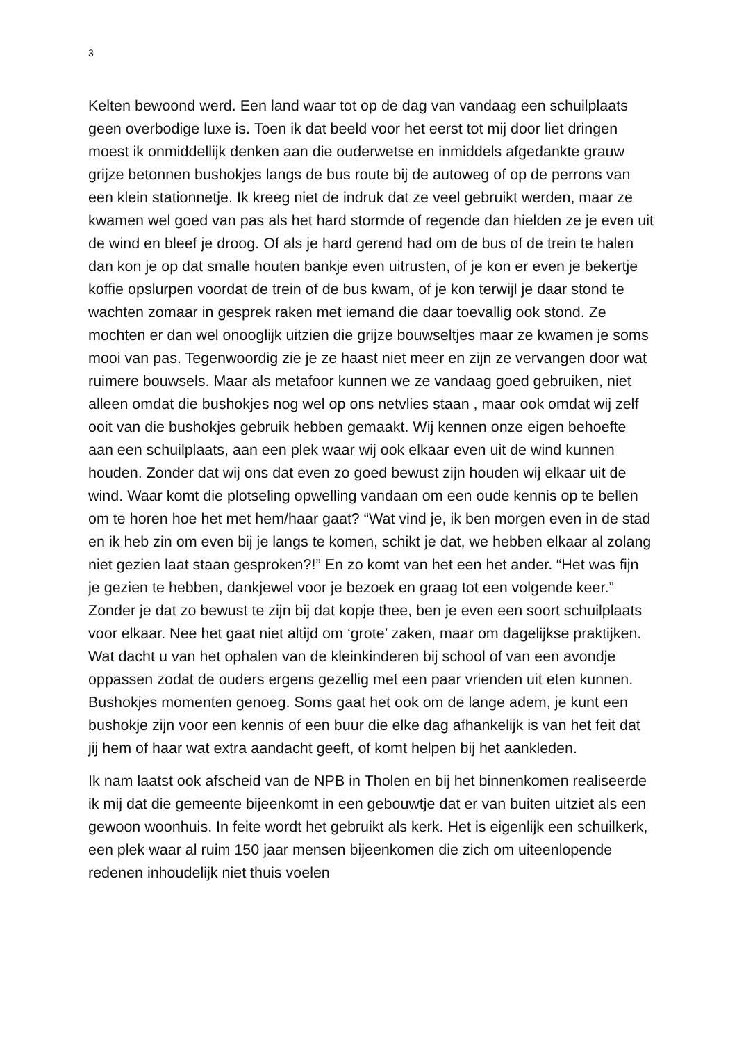3
Kelten bewoond werd. Een land waar tot op de dag van vandaag een schuilplaats geen overbodige luxe is. Toen ik dat beeld voor het eerst tot mij door liet dringen moest ik onmiddellijk denken aan die ouderwetse en inmiddels afgedankte grauw grijze betonnen bushokjes langs de bus route bij de autoweg of op de perrons van een klein stationnetje. Ik kreeg niet de indruk dat ze veel gebruikt werden, maar ze kwamen wel goed van pas als het hard stormde of regende dan hielden ze je even uit de wind en bleef je droog. Of als je hard gerend had om de bus of de trein te halen dan kon je op dat smalle houten bankje even uitrusten, of je kon er even je bekertje koffie opslurpen voordat de trein of de bus kwam, of je kon terwijl je daar stond te wachten zomaar in gesprek raken met iemand die daar toevallig ook stond. Ze mochten er dan wel onooglijk uitzien die grijze bouwseltjes maar ze kwamen je soms mooi van pas. Tegenwoordig zie je ze haast niet meer en zijn ze vervangen door wat ruimere bouwsels. Maar als metafoor kunnen we ze vandaag goed gebruiken, niet alleen omdat die bushokjes nog wel op ons netvlies staan , maar ook omdat wij zelf ooit van die bushokjes gebruik hebben gemaakt. Wij kennen onze eigen behoefte aan een schuilplaats, aan een plek waar wij ook elkaar even uit de wind kunnen houden. Zonder dat wij ons dat even zo goed bewust zijn houden wij elkaar uit de wind. Waar komt die plotseling opwelling vandaan om een oude kennis op te bellen om te horen hoe het met hem/haar gaat? “Wat vind je, ik ben morgen even in de stad en ik heb zin om even bij je langs te komen, schikt je dat, we hebben elkaar al zolang niet gezien laat staan gesproken?!” En zo komt van het een het ander. “Het was fijn je gezien te hebben, dankjewel voor je bezoek en graag tot een volgende keer.” Zonder je dat zo bewust te zijn bij dat kopje thee, ben je even een soort schuilplaats voor elkaar. Nee het gaat niet altijd om ‘grote’ zaken, maar om dagelijkse praktijken. Wat dacht u van het ophalen van de kleinkinderen bij school of van een avondje oppassen zodat de ouders ergens gezellig met een paar vrienden uit eten kunnen. Bushokjes momenten genoeg. Soms gaat het ook om de lange adem, je kunt een bushokje zijn voor een kennis of een buur die elke dag afhankelijk is van het feit dat jij hem of haar wat extra aandacht geeft, of komt helpen bij het aankleden.
Ik nam laatst ook afscheid van de NPB in Tholen en bij het binnenkomen realiseerde ik mij dat die gemeente bijeenkomt in een gebouwtje dat er van buiten uitziet als een gewoon woonhuis. In feite wordt het gebruikt als kerk. Het is eigenlijk een schuilkerk, een plek waar al ruim 150 jaar mensen bijeenkomen die zich om uiteenlopende redenen inhoudelijk niet thuis voelen